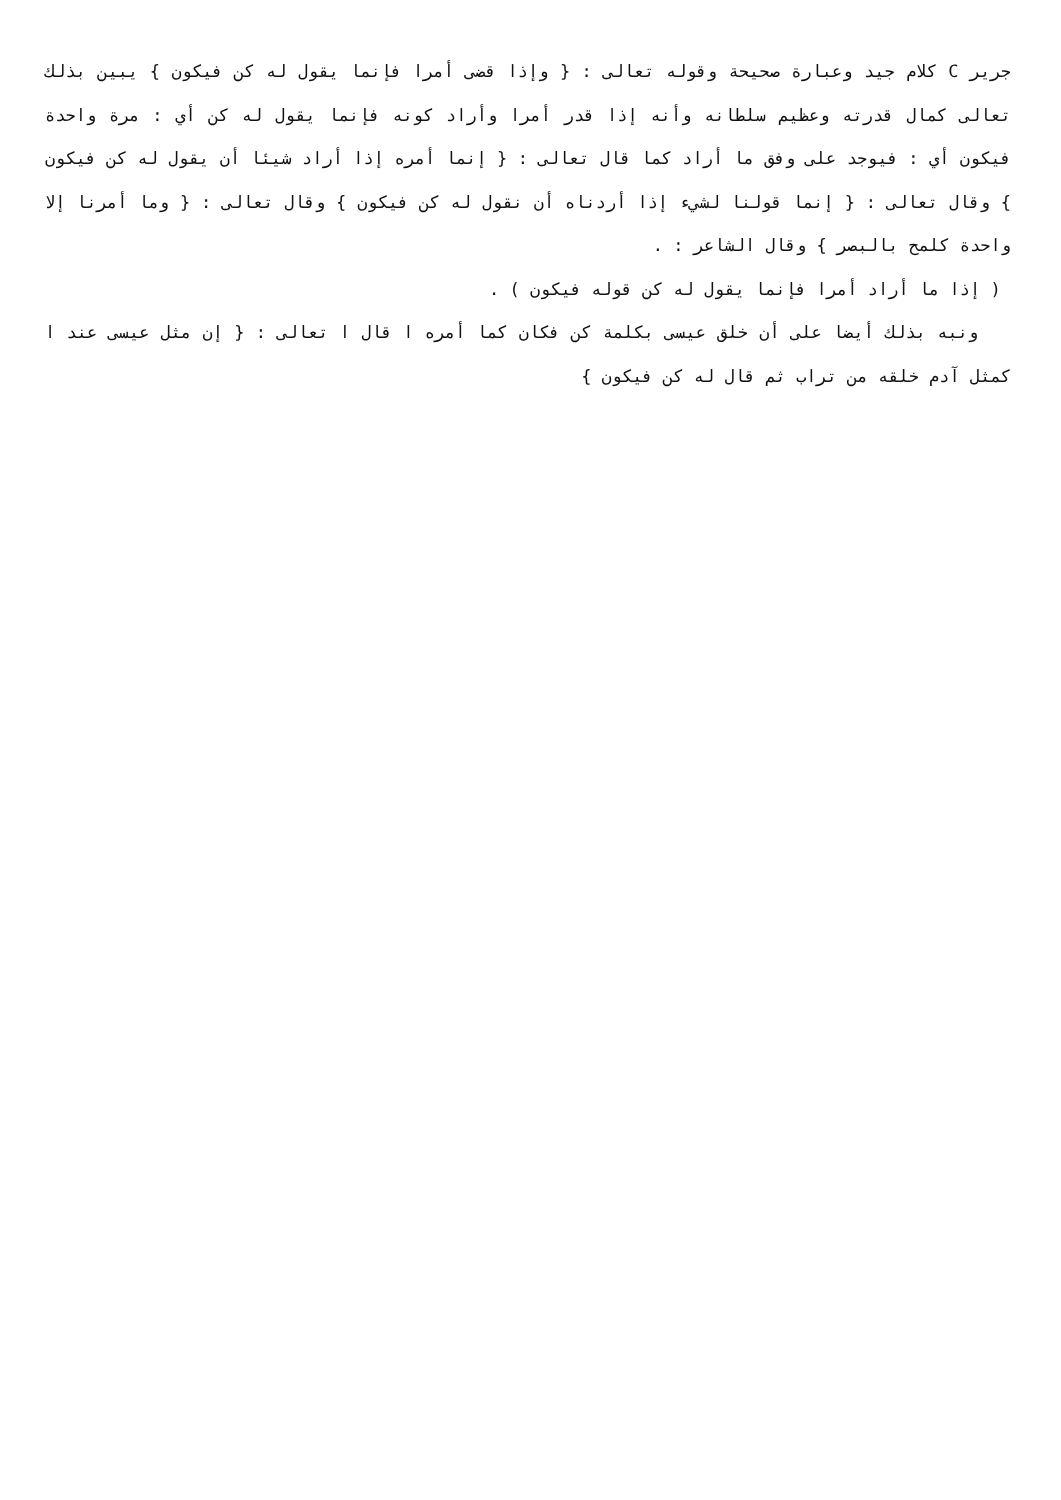جرير C كلام جيد وعبارة صحيحة وقوله تعالى : { وإذا قضى أمرا فإنما يقول له كن فيكون } يبين بذلك تعالى كمال قدرته وعظيم سلطانه وأنه إذا قدر أمرا وأراد كونه فإنما يقول له كن أي : مرة واحدة فيكون أي : فيوجد على وفق ما أراد كما قال تعالى : { إنما أمره إذا أراد شيئا أن يقول له كن فيكون } وقال تعالى : { إنما قولنا لشيء إذا أردناه أن نقول له كن فيكون } وقال تعالى : { وما أمرنا إلا واحدة كلمح بالبصر } وقال الشاعر : .
( إذا ما أراد أمرا فإنما يقول له كن قوله فيكون ) .
ونبه بذلك أيضا على أن خلق عيسى بكلمة كن فكان كما أمره ا قال ا تعالى : { إن مثل عيسى عند ا كمثل آدم خلقه من تراب ثم قال له كن فيكون }